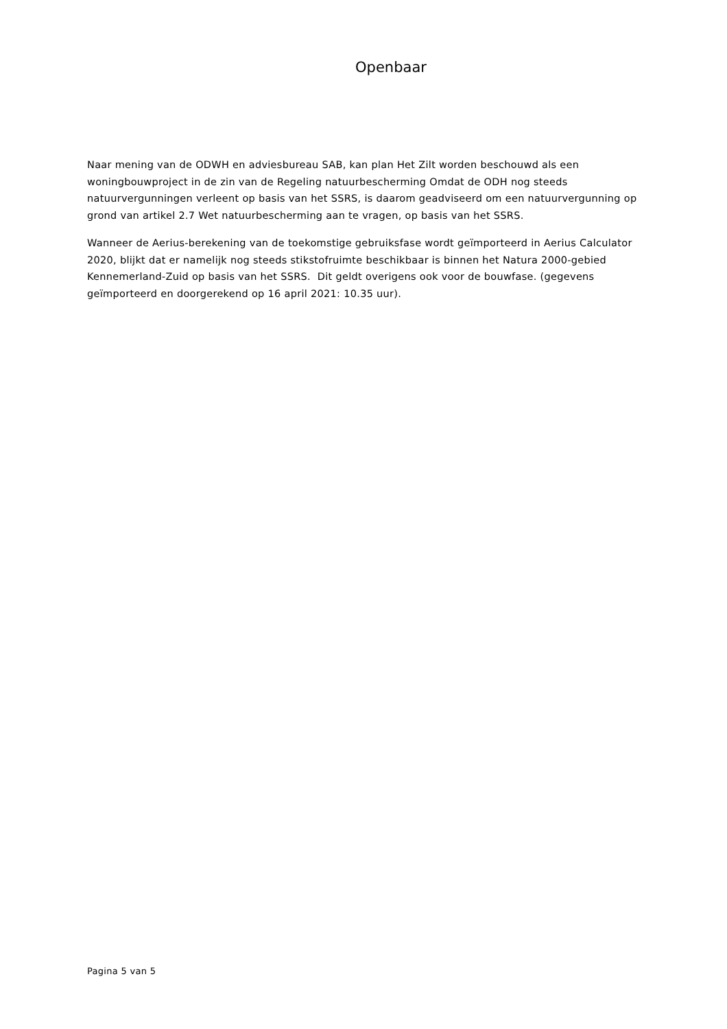Openbaar
Naar mening van de ODWH en adviesbureau SAB, kan plan Het Zilt worden beschouwd als een woningbouwproject in de zin van de Regeling natuurbescherming Omdat de ODH nog steeds natuurvergunningen verleent op basis van het SSRS, is daarom geadviseerd om een natuurvergunning op grond van artikel 2.7 Wet natuurbescherming aan te vragen, op basis van het SSRS.
Wanneer de Aerius-berekening van de toekomstige gebruiksfase wordt geïmporteerd in Aerius Calculator 2020, blijkt dat er namelijk nog steeds stikstofruimte beschikbaar is binnen het Natura 2000-gebied Kennemerland-Zuid op basis van het SSRS. Dit geldt overigens ook voor de bouwfase. (gegevens geïmporteerd en doorgerekend op 16 april 2021: 10.35 uur).
Pagina 5 van 5